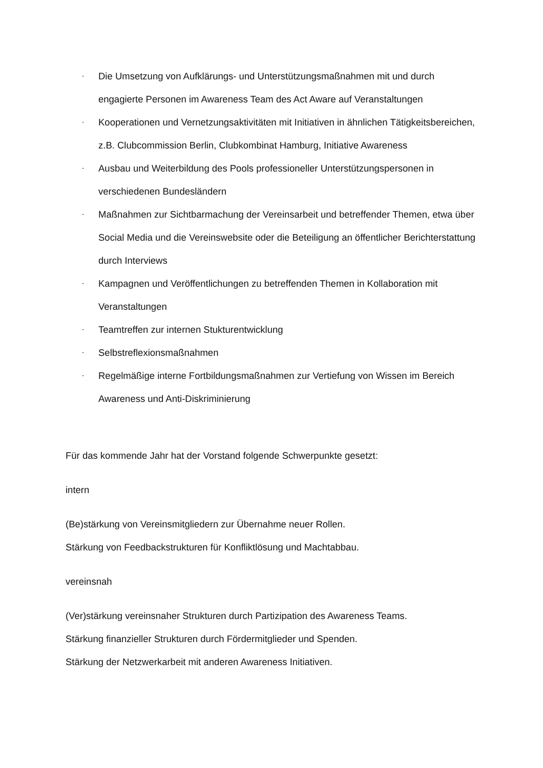- Die Umsetzung von Aufklärungs- und Unterstützungsmaßnahmen mit und durch engagierte Personen im Awareness Team des Act Aware auf Veranstaltungen
- Kooperationen und Vernetzungsaktivitäten mit Initiativen in ähnlichen Tätigkeitsbereichen, z.B. Clubcommission Berlin, Clubkombinat Hamburg, Initiative Awareness
- Ausbau und Weiterbildung des Pools professioneller Unterstützungspersonen in verschiedenen Bundesländern
- Maßnahmen zur Sichtbarmachung der Vereinsarbeit und betreffender Themen, etwa über Social Media und die Vereinswebsite oder die Beteiligung an öffentlicher Berichterstattung durch Interviews
- Kampagnen und Veröffentlichungen zu betreffenden Themen in Kollaboration mit Veranstaltungen
- Teamtreffen zur internen Stukturentwicklung
- Selbstreflexionsmaßnahmen
- Regelmäßige interne Fortbildungsmaßnahmen zur Vertiefung von Wissen im Bereich Awareness und Anti-Diskriminierung
Für das kommende Jahr hat der Vorstand folgende Schwerpunkte gesetzt:
intern
(Be)stärkung von Vereinsmitgliedern zur Übernahme neuer Rollen.
Stärkung von Feedbackstrukturen für Konfliktlösung und Machtabbau.
vereinsnah
(Ver)stärkung vereinsnaher Strukturen durch Partizipation des Awareness Teams.
Stärkung finanzieller Strukturen durch Fördermitglieder und Spenden.
Stärkung der Netzwerkarbeit mit anderen Awareness Initiativen.